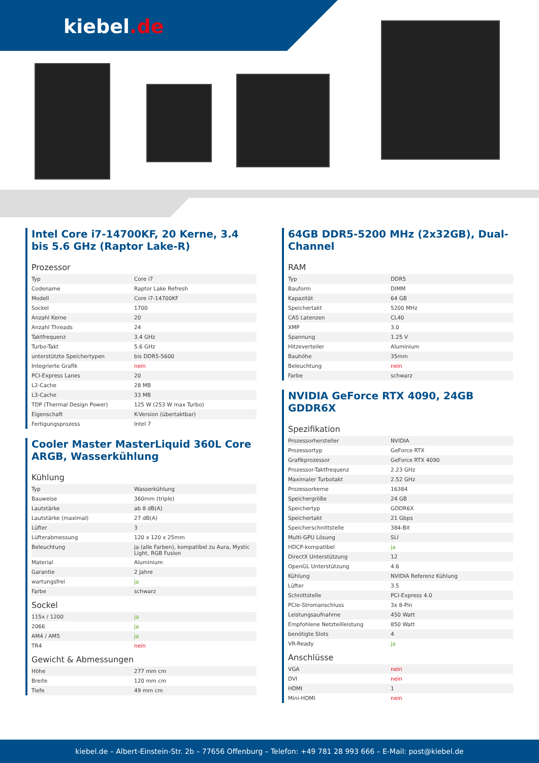kiebel.de
Intel Core i7-14700KF, 20 Kerne, 3.4 bis 5.6 GHz (Raptor Lake-R)
Prozessor
| Typ | Core i7 |
| Codename | Raptor Lake Refresh |
| Modell | Core i7-14700KF |
| Sockel | 1700 |
| Anzahl Kerne | 20 |
| Anzahl Threads | 24 |
| Taktfrequenz | 3.4 GHz |
| Turbo-Takt | 5.6 GHz |
| unterstützte Speichertypen | bis DDR5-5600 |
| Integrierte Grafik | nein |
| PCI-Express Lanes | 20 |
| L2-Cache | 28 MB |
| L3-Cache | 33 MB |
| TDP (Thermal Design Power) | 125 W (253 W max Turbo) |
| Eigenschaft | K-Version (übertaktbar) |
| Fertigungsprozess | Intel 7 |
Cooler Master MasterLiquid 360L Core ARGB, Wasserkühlung
Kühlung
| Typ | Wasserkühlung |
| Bauweise | 360mm (triple) |
| Lautstärke | ab 8 dB(A) |
| Lautstärke (maximal) | 27 dB(A) |
| Lüfter | 3 |
| Lüfterabmessung | 120 x 120 x 25mm |
| Beleuchtung | ja (alle Farben), kompatibel zu Aura, Mystic Light, RGB Fusion |
| Material | Aluminium |
| Garantie | 2 Jahre |
| wartungsfrei | ja |
| Farbe | schwarz |
Sockel
| 115x / 1200 | ja |
| 2066 | ja |
| AM4 / AM5 | ja |
| TR4 | nein |
Gewicht & Abmessungen
| Höhe | 277 mm cm |
| Breite | 120 mm cm |
| Tiefe | 49 mm cm |
64GB DDR5-5200 MHz (2x32GB), Dual-Channel
RAM
| Typ | DDR5 |
| Bauform | DIMM |
| Kapazität | 64 GB |
| Speichertakt | 5200 MHz |
| CAS Latenzen | CL40 |
| XMP | 3.0 |
| Spannung | 1.25 V |
| Hitzeverteiler | Aluminium |
| Bauhöhe | 35mm |
| Beleuchtung | nein |
| Farbe | schwarz |
NVIDIA GeForce RTX 4090, 24GB GDDR6X
Spezifikation
| Prozessorhersteller | NVIDIA |
| Prozessortyp | GeForce RTX |
| Grafikprozessor | GeForce RTX 4090 |
| Prozessor-Taktfrequenz | 2.23 GHz |
| Maximaler Turbotakt | 2.52 GHz |
| Prozessorkerne | 16384 |
| Speichergröße | 24 GB |
| Speichertyp | GDDR6X |
| Speichertakt | 21 Gbps |
| Speicherschnittstelle | 384-Bit |
| Multi-GPU Lösung | SLI |
| HDCP-kompatibel | ja |
| DirectX Unterstützung | 12 |
| OpenGL Unterstützung | 4.6 |
| Kühlung | NVIDIA Referenz Kühlung |
| Lüfter | 3.5 |
| Schnittstelle | PCI-Express 4.0 |
| PCIe-Stromanschluss | 3x 8-Pin |
| Leistungsaufnahme | 450 Watt |
| Empfohlene Netzteilleistung | 850 Watt |
| benötigte Slots | 4 |
| VR-Ready | ja |
Anschlüsse
| VGA | nein |
| DVI | nein |
| HDMI | 1 |
| Mini-HDMI | nein |
kiebel.de – Albert-Einstein-Str. 2b – 77656 Offenburg – Telefon: +49 781 28 993 666 – E-Mail: post@kiebel.de